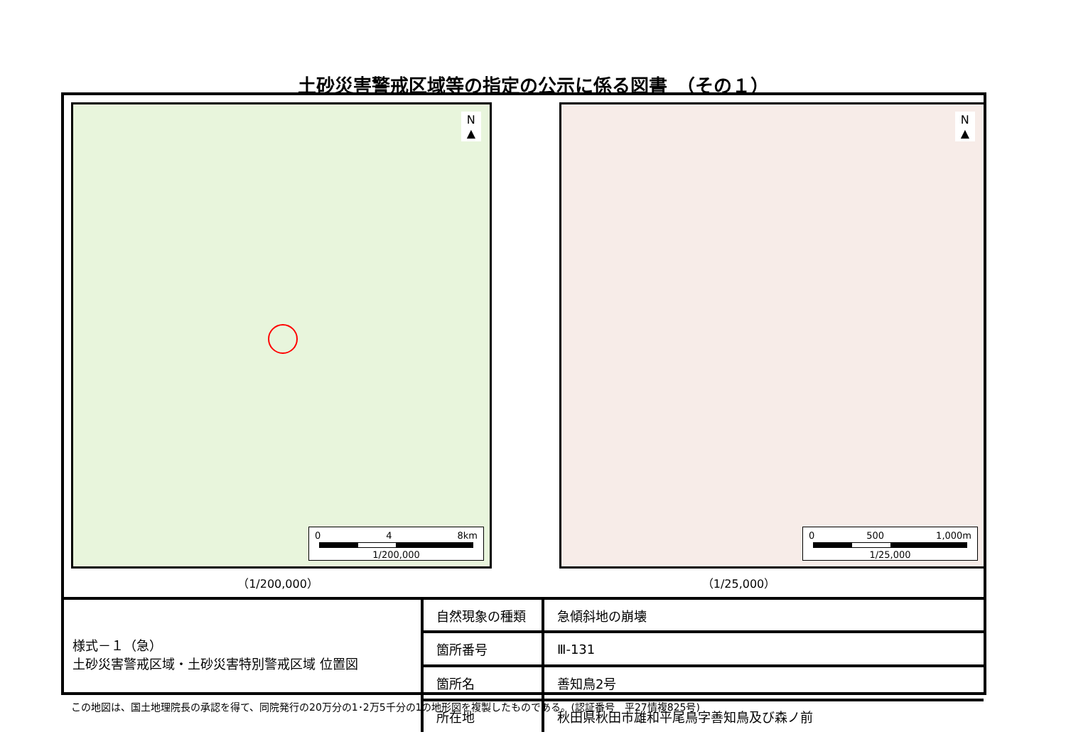土砂災害警戒区域等の指定の公示に係る図書　（その１）
N
▲
0 4 8km
1/200,000
（1/200,000）
N
▲
0 500 1,000m
1/25,000
（1/25,000）
様式－１（急）
土砂災害警戒区域・土砂災害特別警戒区域 位置図
| 自然現象の種類 | 急傾斜地の崩壊 |
| 箇所番号 | Ⅲ-131 |
| 箇所名 | 善知鳥2号 |
| 所在地 | 秋田県秋田市雄和平尾鳥字善知鳥及び森ノ前 |
この地図は、国土地理院長の承認を得て、同院発行の20万分の1･2万5千分の1の地形図を複製したものである。(認証番号　平27情複825号)